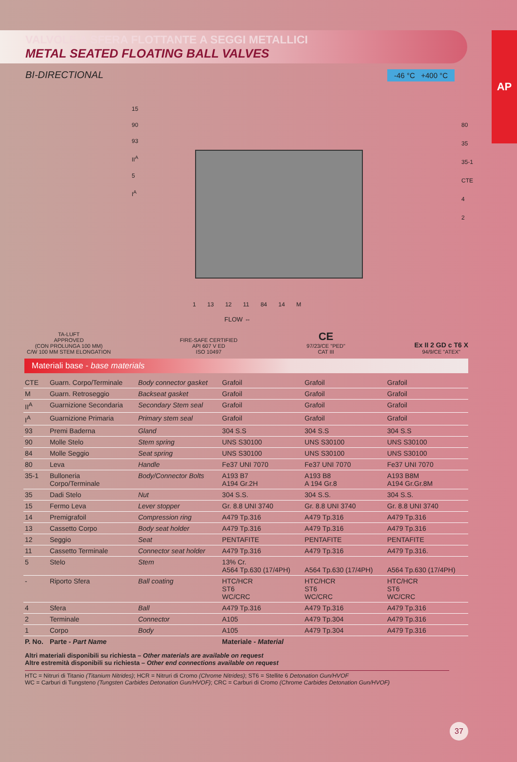AP
VALVOLE A SFERA FLOTTANTE A SEGGI METALLICI
METAL SEATED FLOATING BALL VALVES
BI-DIRECTIONAL -46 °C +400 °C
15
90
93
II<sup>A</sup>
5
I<sup>A</sup>
80
35
35-1
CTE
4
2
1 13 12 11 84 14 M
FLOW ⇔
TA-LUFT
APPROVED
(CON PROLUNGA 100 MM)
C/W 100 MM STEM ELONGATION
FIRE-SAFE CERTIFIED
API 607 V ED
ISO 10497
CE
97/23/CE "PED"
CAT III
Ex II 2 GD c T6 X
94/9/CE "ATEX"
Materiali base - base materials
| CTE | Guarn. Corpo/Terminale | Body connector gasket | Grafoil | Grafoil | Grafoil |
| M | Guarn. Retroseggio | Backseat gasket | Grafoil | Grafoil | Grafoil |
| II<sup>A</sup> | Guarnizione Secondaria | Secondary Stem seal | Grafoil | Grafoil | Grafoil |
| I<sup>A</sup> | Guarnizione Primaria | Primary stem seal | Grafoil | Grafoil | Grafoil |
| 93 | Premi Baderna | Gland | 304 S.S | 304 S.S | 304 S.S |
| 90 | Molle Stelo | Stem spring | UNS S30100 | UNS S30100 | UNS S30100 |
| 84 | Molle Seggio | Seat spring | UNS S30100 | UNS S30100 | UNS S30100 |
| 80 | Leva | Handle | Fe37 UNI 7070 | Fe37 UNI 7070 | Fe37 UNI 7070 |
| 35-1 | Bulloneria Corpo/Terminale | Body/Connector Bolts | A193 B7 A194 Gr.2H | A193 B8 A 194 Gr.8 | A193 B8M A194 Gr.Gr.8M |
| 35 | Dadi Stelo | Nut | 304 S.S. | 304 S.S. | 304 S.S. |
| 15 | Fermo Leva | Lever stopper | Gr. 8.8 UNI 3740 | Gr. 8.8 UNI 3740 | Gr. 8.8 UNI 3740 |
| 14 | Premigrafoil | Compression ring | A479 Tp.316 | A479 Tp.316 | A479 Tp.316 |
| 13 | Cassetto Corpo | Body seat holder | A479 Tp.316 | A479 Tp.316 | A479 Tp.316 |
| 12 | Seggio | Seat | PENTAFITE | PENTAFITE | PENTAFITE |
| 11 | Cassetto Terminale | Connector seat holder | A479 Tp.316 | A479 Tp.316 | A479 Tp.316. |
| 5 | Stelo | Stem | 13% Cr. A564 Tp.630 (17/4PH) | A564 Tp.630 (17/4PH) | A564 Tp.630 (17/4PH) |
| - | Riporto Sfera | Ball coating | HTC/HCR ST6 WC/CRC | HTC/HCR ST6 WC/CRC | HTC/HCR ST6 WC/CRC |
| 4 | Sfera | Ball | A479 Tp.316 | A479 Tp.316 | A479 Tp.316 |
| 2 | Terminale | Connector | A105 | A479 Tp.304 | A479 Tp.316 |
| 1 | Corpo | Body | A105 | A479 Tp.304 | A479 Tp.316 |
| P. No. | Parte - Part Name | | Materiale - Material | | |
Altri materiali disponibili su richiesta – Other materials are available on request
Altre estremità disponibili su richiesta – Other end connections available on request
HTC = Nitruri di Titanio (Titanium Nitrides); HCR = Nitruri di Cromo (Chrome Nitrides); ST6 = Stellite 6 Detonation Gun/HVOF
WC = Carburi di Tungsteno (Tungsten Carbides Detonation Gun/HVOF); CRC = Carburi di Cromo (Chrome Carbides Detonation Gun/HVOF)
37